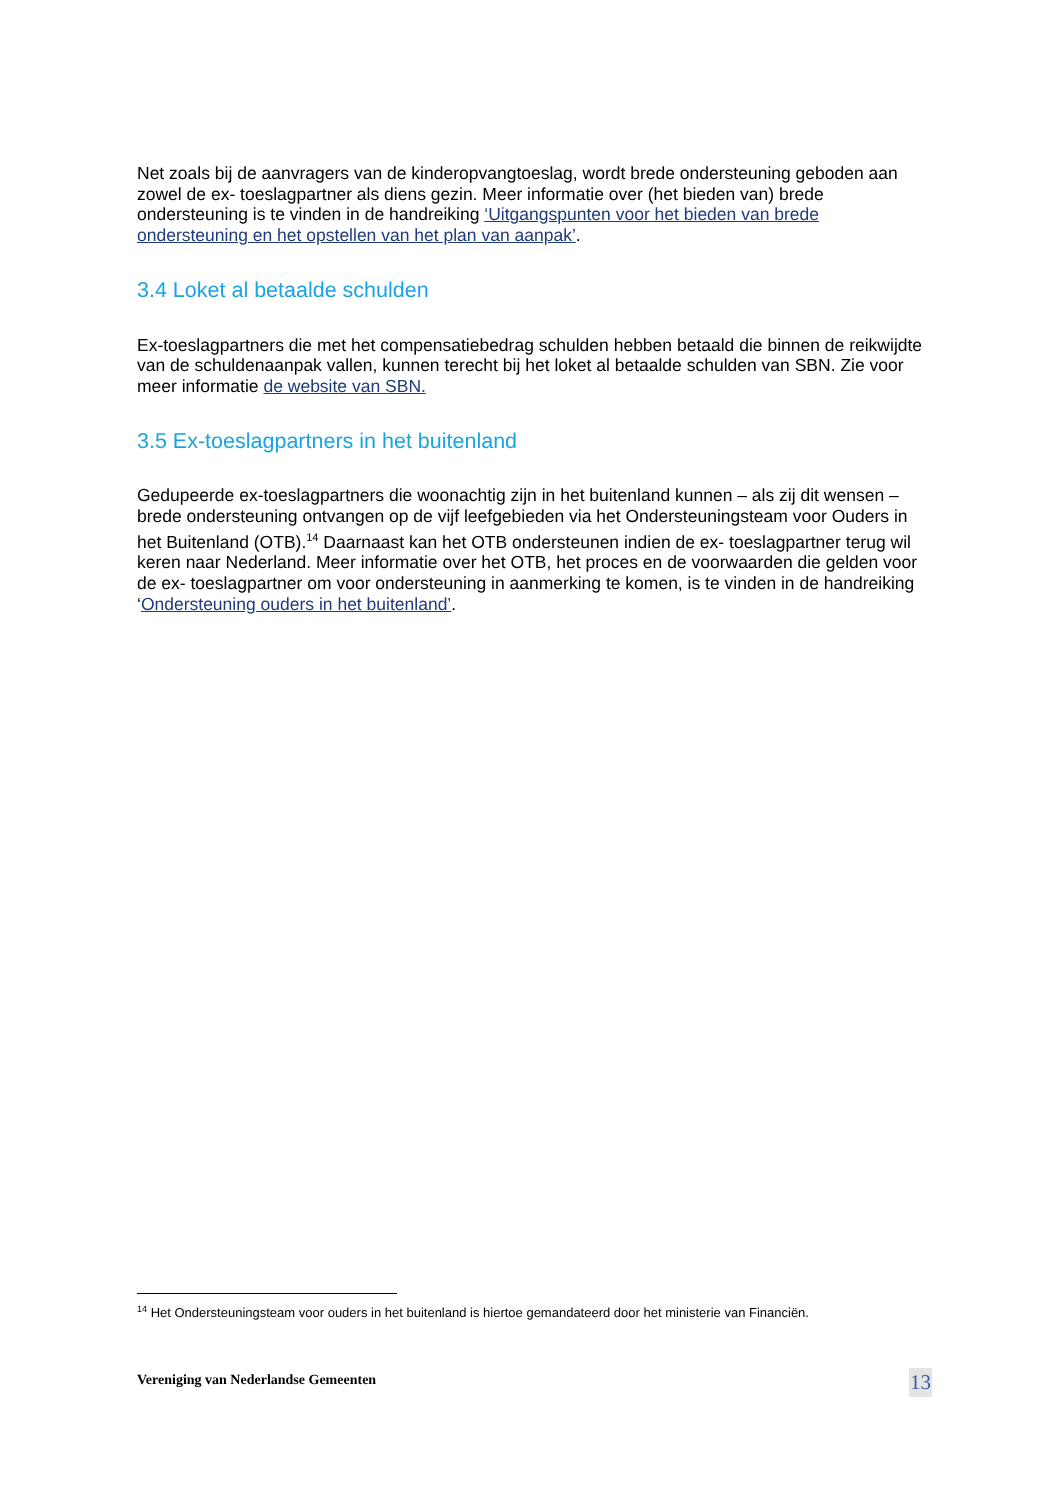Net zoals bij de aanvragers van de kinderopvangtoeslag, wordt brede ondersteuning geboden aan zowel de ex- toeslagpartner als diens gezin. Meer informatie over (het bieden van) brede ondersteuning is te vinden in de handreiking ‘Uitgangspunten voor het bieden van brede ondersteuning en het opstellen van het plan van aanpak’.
3.4 Loket al betaalde schulden
Ex-toeslagpartners die met het compensatiebedrag schulden hebben betaald die binnen de reikwijdte van de schuldenaanpak vallen, kunnen terecht bij het loket al betaalde schulden van SBN. Zie voor meer informatie de website van SBN.
3.5 Ex-toeslagpartners in het buitenland
Gedupeerde ex-toeslagpartners die woonachtig zijn in het buitenland kunnen – als zij dit wensen – brede ondersteuning ontvangen op de vijf leefgebieden via het Ondersteuningsteam voor Ouders in het Buitenland (OTB).<sup>14</sup> Daarnaast kan het OTB ondersteunen indien de ex- toeslagpartner terug wil keren naar Nederland. Meer informatie over het OTB, het proces en de voorwaarden die gelden voor de ex- toeslagpartner om voor ondersteuning in aanmerking te komen, is te vinden in de handreiking ‘Ondersteuning ouders in het buitenland’.
<sup>14</sup> Het Ondersteuningsteam voor ouders in het buitenland is hiertoe gemandateerd door het ministerie van Financiën.
Vereniging van Nederlandse Gemeenten 13